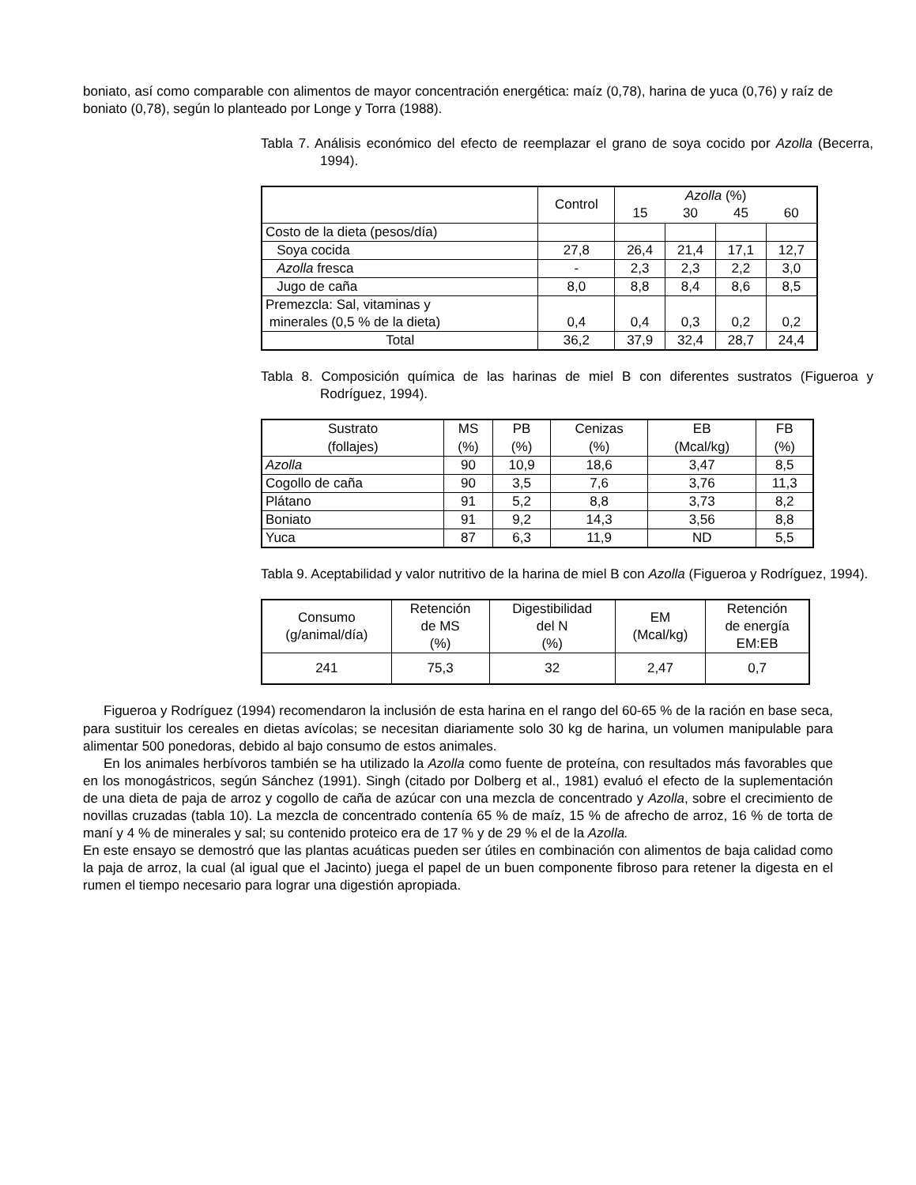boniato, así como comparable con alimentos de mayor concentración energética: maíz (0,78), harina de yuca (0,76) y raíz de boniato (0,78), según lo planteado por Longe y Torra (1988).
Tabla 7. Análisis económico del efecto de reemplazar el grano de soya cocido por Azolla (Becerra, 1994).
| | Control | Azolla (%) | | | |
| --- | --- | --- | --- | --- | --- |
| | | 15 | 30 | 45 | 60 |
| Costo de la dieta (pesos/día) | | | | | |
| Soya cocida | 27,8 | 26,4 | 21,4 | 17,1 | 12,7 |
| Azolla fresca | - | 2,3 | 2,3 | 2,2 | 3,0 |
| Jugo de caña | 8,0 | 8,8 | 8,4 | 8,6 | 8,5 |
| Premezcla: Sal, vitaminas y minerales (0,5 % de la dieta) | 0,4 | 0,4 | 0,3 | 0,2 | 0,2 |
| Total | 36,2 | 37,9 | 32,4 | 28,7 | 24,4 |
Tabla 8. Composición química de las harinas de miel B con diferentes sustratos (Figueroa y Rodríguez, 1994).
| Sustrato (follajes) | MS (%) | PB (%) | Cenizas (%) | EB (Mcal/kg) | FB (%) |
| --- | --- | --- | --- | --- | --- |
| Azolla | 90 | 10,9 | 18,6 | 3,47 | 8,5 |
| Cogollo de caña | 90 | 3,5 | 7,6 | 3,76 | 11,3 |
| Plátano | 91 | 5,2 | 8,8 | 3,73 | 8,2 |
| Boniato | 91 | 9,2 | 14,3 | 3,56 | 8,8 |
| Yuca | 87 | 6,3 | 11,9 | ND | 5,5 |
Tabla 9. Aceptabilidad y valor nutritivo de la harina de miel B con Azolla (Figueroa y Rodríguez, 1994).
| Consumo (g/animal/día) | Retención de MS (%) | Digestibilidad del N (%) | EM (Mcal/kg) | Retención de energía EM:EB |
| --- | --- | --- | --- | --- |
| 241 | 75,3 | 32 | 2,47 | 0,7 |
Figueroa y Rodríguez (1994) recomendaron la inclusión de esta harina en el rango del 60-65 % de la ración en base seca, para sustituir los cereales en dietas avícolas; se necesitan diariamente solo 30 kg de harina, un volumen manipulable para alimentar 500 ponedoras, debido al bajo consumo de estos animales.
En los animales herbívoros también se ha utilizado la Azolla como fuente de proteína, con resultados más favorables que en los monogástricos, según Sánchez (1991). Singh (citado por Dolberg et al., 1981) evaluó el efecto de la suplementación de una dieta de paja de arroz y cogollo de caña de azúcar con una mezcla de concentrado y Azolla, sobre el crecimiento de novillas cruzadas (tabla 10). La mezcla de concentrado contenía 65 % de maíz, 15 % de afrecho de arroz, 16 % de torta de maní y 4 % de minerales y sal; su contenido proteico era de 17 % y de 29 % el de la Azolla.
En este ensayo se demostró que las plantas acuáticas pueden ser útiles en combinación con alimentos de baja calidad como la paja de arroz, la cual (al igual que el Jacinto) juega el papel de un buen componente fibroso para retener la digesta en el rumen el tiempo necesario para lograr una digestión apropiada.